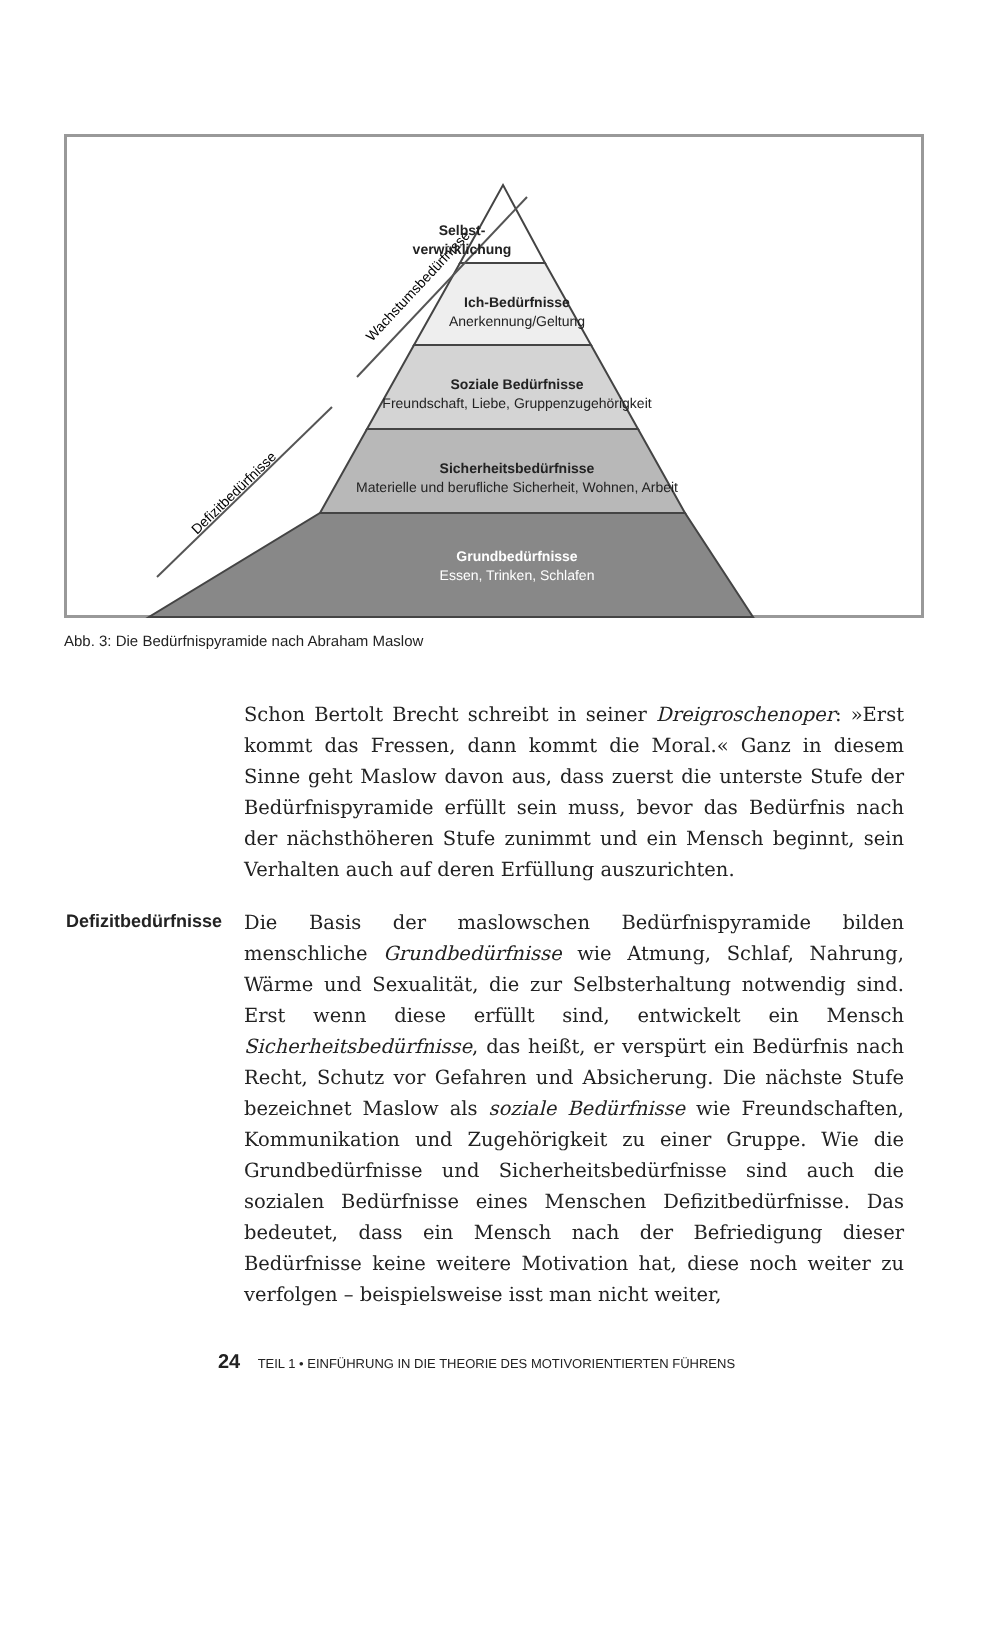Defizitbedürfnisse
Wachstumsbedürfnisse
Selbst-
verwirklichung
Ich-Bedürfnisse
Anerkennung/Geltung
Soziale Bedürfnisse
Freundschaft, Liebe, Gruppenzugehörigkeit
Sicherheitsbedürfnisse
Materielle und berufliche Sicherheit, Wohnen, Arbeit
Grundbedürfnisse
Essen, Trinken, Schlafen
Abb. 3: Die Bedürfnispyramide nach Abraham Maslow
Schon Bertolt Brecht schreibt in seiner Dreigroschenoper: »Erst kommt das Fressen, dann kommt die Moral.« Ganz in diesem Sinne geht Maslow davon aus, dass zuerst die unterste Stufe der Bedürfnispyramide erfüllt sein muss, bevor das Bedürfnis nach der nächsthöheren Stufe zunimmt und ein Mensch beginnt, sein Verhalten auch auf deren Erfüllung auszurichten.
Defizitbedürfnisse
Die Basis der maslowschen Bedürfnispyramide bilden menschliche Grundbedürfnisse wie Atmung, Schlaf, Nahrung, Wärme und Sexualität, die zur Selbsterhaltung notwendig sind. Erst wenn diese erfüllt sind, entwickelt ein Mensch Sicherheitsbedürfnisse, das heißt, er verspürt ein Bedürfnis nach Recht, Schutz vor Gefahren und Absicherung. Die nächste Stufe bezeichnet Maslow als soziale Bedürfnisse wie Freundschaften, Kommunikation und Zugehörigkeit zu einer Gruppe. Wie die Grundbedürfnisse und Sicherheitsbedürfnisse sind auch die sozialen Bedürfnisse eines Menschen Defizitbedürfnisse. Das bedeutet, dass ein Mensch nach der Befriedigung dieser Bedürfnisse keine weitere Motivation hat, diese noch weiter zu verfolgen – beispielsweise isst man nicht weiter,
24 TEIL 1 • EINFÜHRUNG IN DIE THEORIE DES MOTIVORIENTIERTEN FÜHRENS